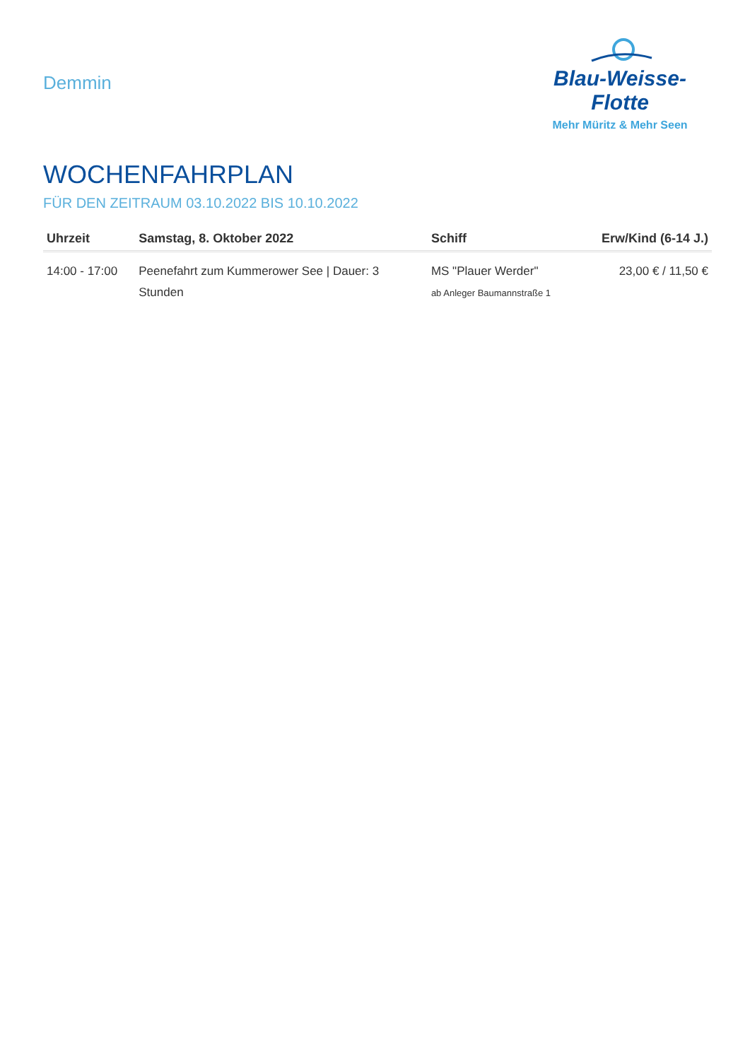Demmin
Blau-Weisse-Flotte
Mehr Müritz & Mehr Seen
WOCHENFAHRPLAN
FÜR DEN ZEITRAUM 03.10.2022 BIS 10.10.2022
| Uhrzeit | Samstag, 8. Oktober 2022 | Schiff | Erw/Kind (6-14 J.) |
| --- | --- | --- | --- |
| 14:00 - 17:00 | Peenefahrt zum Kummerower See / Dauer: 3 Stunden | MS "Plauer Werder" ab Anleger Baumannstraße 1 | 23,00 € / 11,50 € |